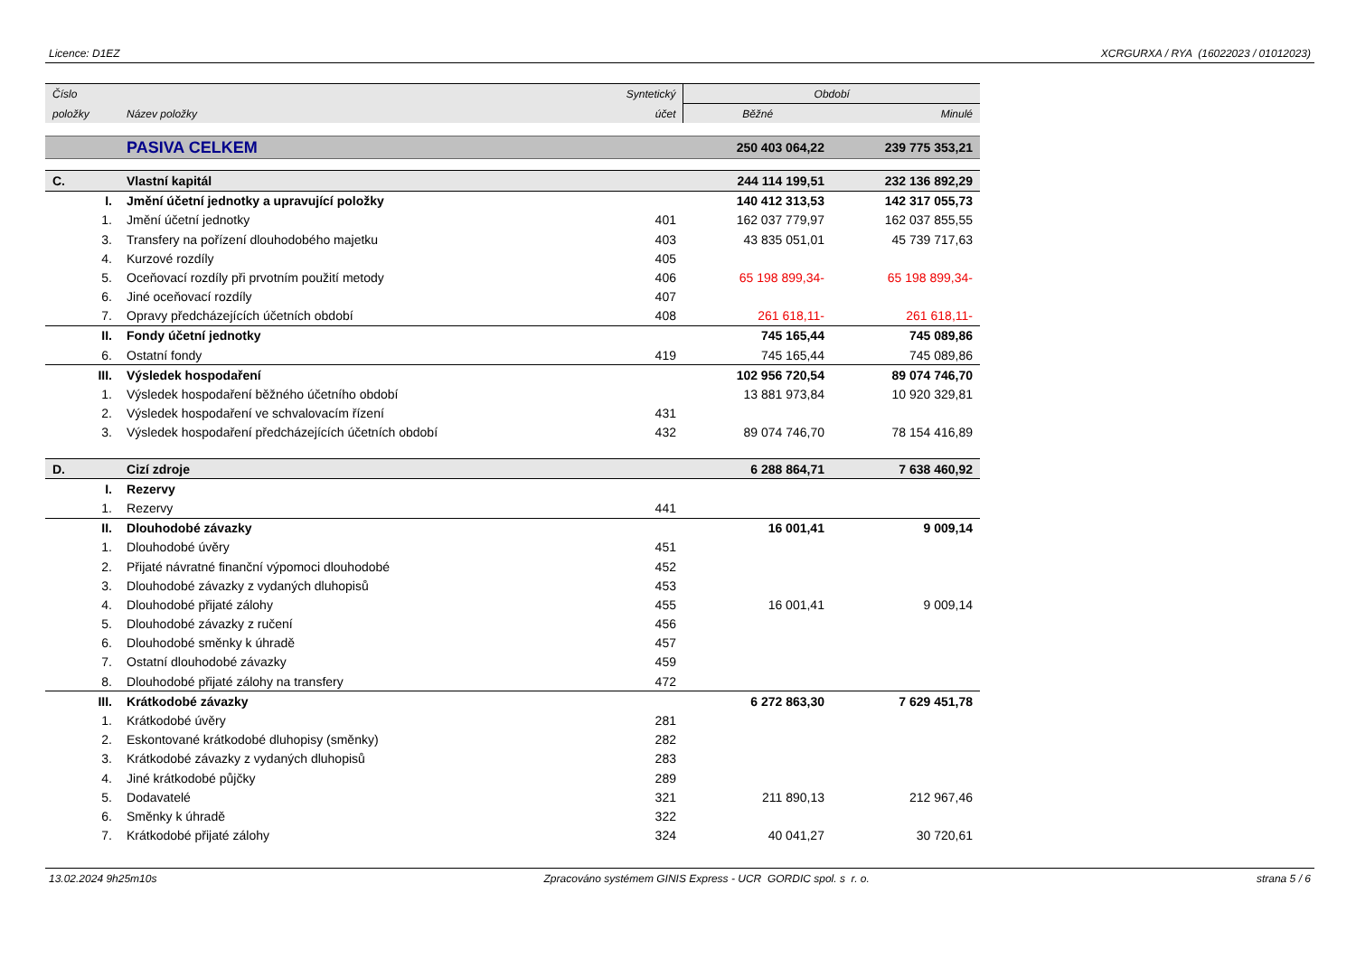Licence: D1EZ XCRGURXA / RYA (16022023 / 01012023)
| Číslo | | Syntetický | Období | |
| --- | --- | --- | --- | --- |
| položky | Název položky | účet | Běžné | Minulé |
| | PASIVA CELKEM | | 250 403 064,22 | 239 775 353,21 |
| C. | Vlastní kapitál | | 244 114 199,51 | 232 136 892,29 |
| I. | Jmění účetní jednotky a upravující položky | | 140 412 313,53 | 142 317 055,73 |
| 1. | Jmění účetní jednotky | 401 | 162 037 779,97 | 162 037 855,55 |
| 3. | Transfery na pořízení dlouhodobého majetku | 403 | 43 835 051,01 | 45 739 717,63 |
| 4. | Kurzové rozdíly | 405 | | |
| 5. | Oceňovací rozdíly při prvotním použití metody | 406 | 65 198 899,34- | 65 198 899,34- |
| 6. | Jiné oceňovací rozdíly | 407 | | |
| 7. | Opravy předcházejících účetních období | 408 | 261 618,11- | 261 618,11- |
| II. | Fondy účetní jednotky | | 745 165,44 | 745 089,86 |
| 6. | Ostatní fondy | 419 | 745 165,44 | 745 089,86 |
| III. | Výsledek hospodaření | | 102 956 720,54 | 89 074 746,70 |
| 1. | Výsledek hospodaření běžného účetního období | | 13 881 973,84 | 10 920 329,81 |
| 2. | Výsledek hospodaření ve schvalovacím řízení | 431 | | |
| 3. | Výsledek hospodaření předcházejících účetních období | 432 | 89 074 746,70 | 78 154 416,89 |
| D. | Cizí zdroje | | 6 288 864,71 | 7 638 460,92 |
| I. | Rezervy | | | |
| 1. | Rezervy | 441 | | |
| II. | Dlouhodobé závazky | | 16 001,41 | 9 009,14 |
| 1. | Dlouhodobé úvěry | 451 | | |
| 2. | Přijaté návratné finanční výpomoci dlouhodobé | 452 | | |
| 3. | Dlouhodobé závazky z vydaných dluhopisů | 453 | | |
| 4. | Dlouhodobé přijaté zálohy | 455 | 16 001,41 | 9 009,14 |
| 5. | Dlouhodobé závazky z ručení | 456 | | |
| 6. | Dlouhodobé směnky k úhradě | 457 | | |
| 7. | Ostatní dlouhodobé závazky | 459 | | |
| 8. | Dlouhodobé přijaté zálohy na transfery | 472 | | |
| III. | Krátkodobé závazky | | 6 272 863,30 | 7 629 451,78 |
| 1. | Krátkodobé úvěry | 281 | | |
| 2. | Eskontované krátkodobé dluhopisy (směnky) | 282 | | |
| 3. | Krátkodobé závazky z vydaných dluhopisů | 283 | | |
| 4. | Jiné krátkodobé půjčky | 289 | | |
| 5. | Dodavatelé | 321 | 211 890,13 | 212 967,46 |
| 6. | Směnky k úhradě | 322 | | |
| 7. | Krátkodobé přijaté zálohy | 324 | 40 041,27 | 30 720,61 |
13.02.2024 9h25m10s Zpracováno systémem GINIS Express - UCR GORDIC spol. s r. o. strana 5 / 6